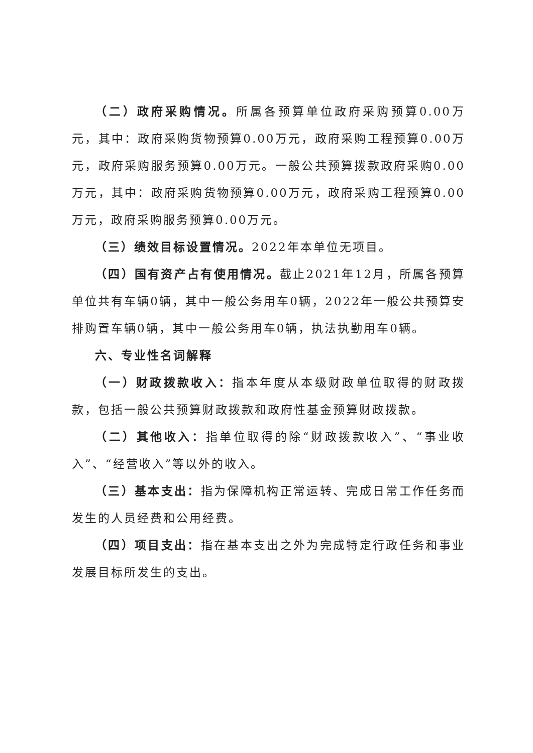（二）政府采购情况。所属各预算单位政府采购预算0.00万元，其中：政府采购货物预算0.00万元，政府采购工程预算0.00万元，政府采购服务预算0.00万元。一般公共预算拨款政府采购0.00万元，其中：政府采购货物预算0.00万元，政府采购工程预算0.00万元，政府采购服务预算0.00万元。
（三）绩效目标设置情况。2022年本单位无项目。
（四）国有资产占有使用情况。截止2021年12月，所属各预算单位共有车辆0辆，其中一般公务用车0辆，2022年一般公共预算安排购置车辆0辆，其中一般公务用车0辆，执法执勤用车0辆。
六、专业性名词解释
（一）财政拨款收入：指本年度从本级财政单位取得的财政拨款，包括一般公共预算财政拨款和政府性基金预算财政拨款。
（二）其他收入：指单位取得的除“财政拨款收入”、“事业收入”、“经营收入”等以外的收入。
（三）基本支出：指为保障机构正常运转、完成日常工作任务而发生的人员经费和公用经费。
（四）项目支出：指在基本支出之外为完成特定行政任务和事业发展目标所发生的支出。